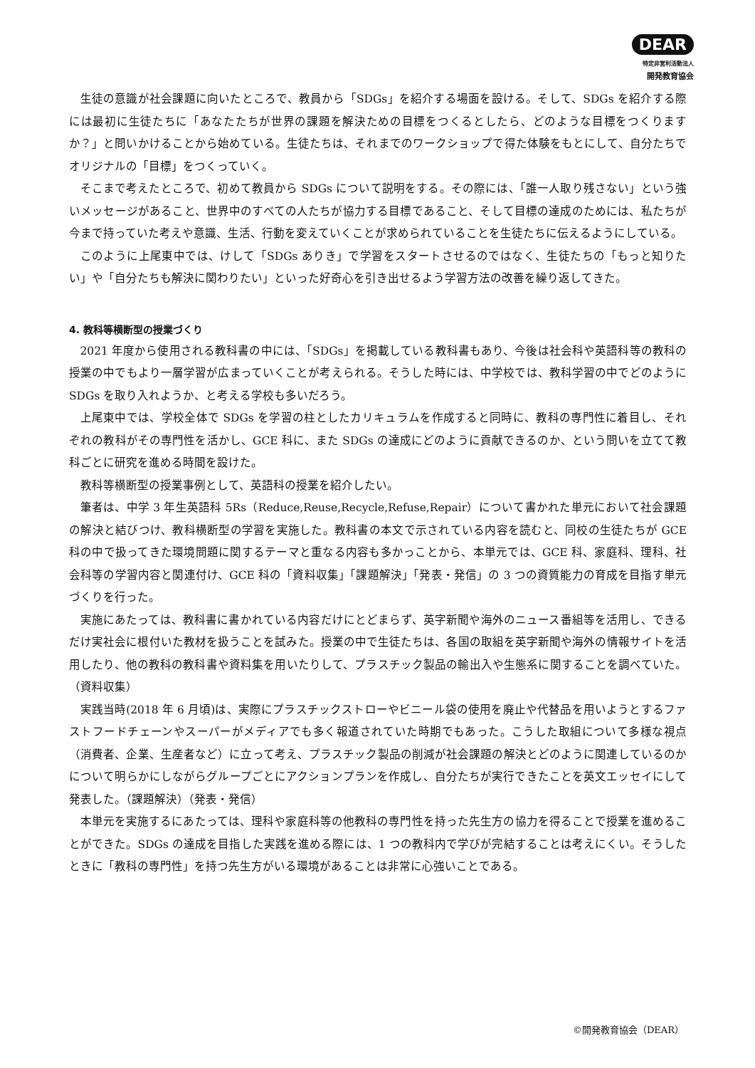DEAR
特定非営利活動法人
開発教育協会
生徒の意識が社会課題に向いたところで、教員から「SDGs」を紹介する場面を設ける。そして、SDGs を紹介する際には最初に生徒たちに「あなたたちが世界の課題を解決ための目標をつくるとしたら、どのような目標をつくりますか？」と問いかけることから始めている。生徒たちは、それまでのワークショップで得た体験をもとにして、自分たちでオリジナルの「目標」をつくっていく。
そこまで考えたところで、初めて教員から SDGs について説明をする。その際には、「誰一人取り残さない」という強いメッセージがあること、世界中のすべての人たちが協力する目標であること、そして目標の達成のためには、私たちが今まで持っていた考えや意識、生活、行動を変えていくことが求められていることを生徒たちに伝えるようにしている。
このように上尾東中では、けして「SDGs ありき」で学習をスタートさせるのではなく、生徒たちの「もっと知りたい」や「自分たちも解決に関わりたい」といった好奇心を引き出せるよう学習方法の改善を繰り返してきた。
4. 教科等横断型の授業づくり
2021 年度から使用される教科書の中には、「SDGs」を掲載している教科書もあり、今後は社会科や英語科等の教科の授業の中でもより一層学習が広まっていくことが考えられる。そうした時には、中学校では、教科学習の中でどのように SDGs を取り入れようか、と考える学校も多いだろう。
上尾東中では、学校全体で SDGs を学習の柱としたカリキュラムを作成すると同時に、教科の専門性に着目し、それぞれの教科がその専門性を活かし、GCE 科に、また SDGs の達成にどのように貢献できるのか、という問いを立てて教科ごとに研究を進める時間を設けた。
教科等横断型の授業事例として、英語科の授業を紹介したい。
筆者は、中学 3 年生英語科 5Rs（Reduce,Reuse,Recycle,Refuse,Repair）について書かれた単元において社会課題の解決と結びつけ、教科横断型の学習を実施した。教科書の本文で示されている内容を読むと、同校の生徒たちが GCE 科の中で扱ってきた環境問題に関するテーマと重なる内容も多かっことから、本単元では、GCE 科、家庭科、理科、社会科等の学習内容と関連付け、GCE 科の「資料収集」「課題解決」「発表・発信」の 3 つの資質能力の育成を目指す単元づくりを行った。
実施にあたっては、教科書に書かれている内容だけにとどまらず、英字新聞や海外のニュース番組等を活用し、できるだけ実社会に根付いた教材を扱うことを試みた。授業の中で生徒たちは、各国の取組を英字新聞や海外の情報サイトを活用したり、他の教科の教科書や資料集を用いたりして、プラスチック製品の輸出入や生態系に関することを調べていた。（資料収集）
実践当時(2018 年 6 月頃)は、実際にプラスチックストローやビニール袋の使用を廃止や代替品を用いようとするファストフードチェーンやスーパーがメディアでも多く報道されていた時期でもあった。こうした取組について多様な視点（消費者、企業、生産者など）に立って考え、プラスチック製品の削減が社会課題の解決とどのように関連しているのかについて明らかにしながらグループごとにアクションプランを作成し、自分たちが実行できたことを英文エッセイにして発表した。（課題解決）（発表・発信）
本単元を実施するにあたっては、理科や家庭科等の他教科の専門性を持った先生方の協力を得ることで授業を進めることができた。SDGs の達成を目指した実践を進める際には、1 つの教科内で学びが完結することは考えにくい。そうしたときに「教科の専門性」を持つ先生方がいる環境があることは非常に心強いことである。
©開発教育協会（DEAR）